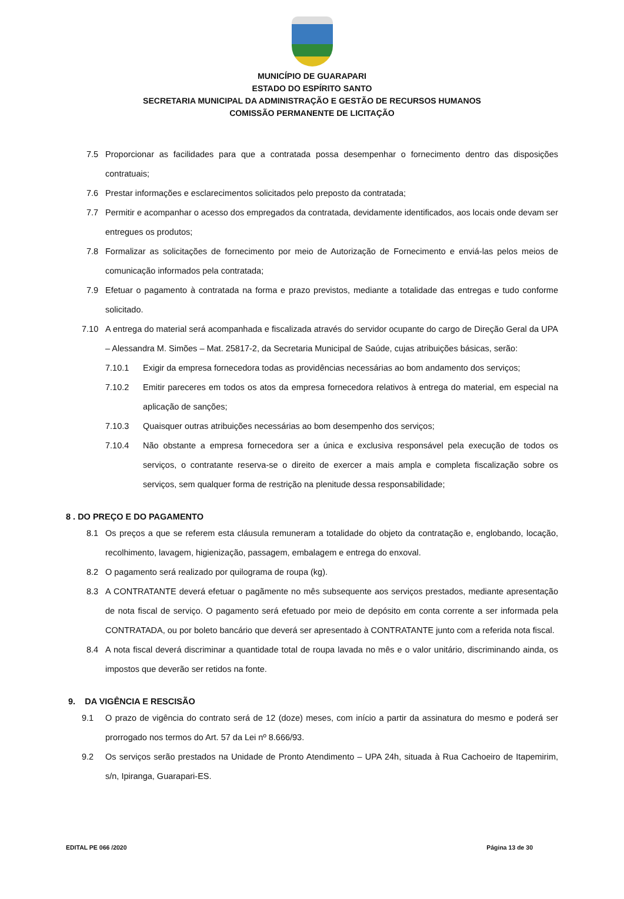MUNICÍPIO DE GUARAPARI
ESTADO DO ESPÍRITO SANTO
SECRETARIA MUNICIPAL DA ADMINISTRAÇÃO E GESTÃO DE RECURSOS HUMANOS
COMISSÃO PERMANENTE DE LICITAÇÃO
7.5 Proporcionar as facilidades para que a contratada possa desempenhar o fornecimento dentro das disposições contratuais;
7.6 Prestar informações e esclarecimentos solicitados pelo preposto da contratada;
7.7 Permitir e acompanhar o acesso dos empregados da contratada, devidamente identificados, aos locais onde devam ser entregues os produtos;
7.8 Formalizar as solicitações de fornecimento por meio de Autorização de Fornecimento e enviá-las pelos meios de comunicação informados pela contratada;
7.9 Efetuar o pagamento à contratada na forma e prazo previstos, mediante a totalidade das entregas e tudo conforme solicitado.
7.10 A entrega do material será acompanhada e fiscalizada através do servidor ocupante do cargo de Direção Geral da UPA – Alessandra M. Simões – Mat. 25817-2, da Secretaria Municipal de Saúde, cujas atribuições básicas, serão:
7.10.1 Exigir da empresa fornecedora todas as providências necessárias ao bom andamento dos serviços;
7.10.2 Emitir pareceres em todos os atos da empresa fornecedora relativos à entrega do material, em especial na aplicação de sanções;
7.10.3 Quaisquer outras atribuições necessárias ao bom desempenho dos serviços;
7.10.4 Não obstante a empresa fornecedora ser a única e exclusiva responsável pela execução de todos os serviços, o contratante reserva-se o direito de exercer a mais ampla e completa fiscalização sobre os serviços, sem qualquer forma de restrição na plenitude dessa responsabilidade;
8 . DO PREÇO E DO PAGAMENTO
8.1 Os preços a que se referem esta cláusula remuneram a totalidade do objeto da contratação e, englobando, locação, recolhimento, lavagem, higienização, passagem, embalagem e entrega do enxoval.
8.2 O pagamento será realizado por quilograma de roupa (kg).
8.3 A CONTRATANTE deverá efetuar o pagãmente no mês subsequente aos serviços prestados, mediante apresentação de nota fiscal de serviço. O pagamento será efetuado por meio de depósito em conta corrente a ser informada pela CONTRATADA, ou por boleto bancário que deverá ser apresentado à CONTRATANTE junto com a referida nota fiscal.
8.4 A nota fiscal deverá discriminar a quantidade total de roupa lavada no mês e o valor unitário, discriminando ainda, os impostos que deverão ser retidos na fonte.
9. DA VIGÊNCIA E RESCISÃO
9.1 O prazo de vigência do contrato será de 12 (doze) meses, com início a partir da assinatura do mesmo e poderá ser prorrogado nos termos do Art. 57 da Lei nº 8.666/93.
9.2 Os serviços serão prestados na Unidade de Pronto Atendimento – UPA 24h, situada à Rua Cachoeiro de Itapemirim, s/n, Ipiranga, Guarapari-ES.
EDITAL PE 066 /2020 Página 13 de 30